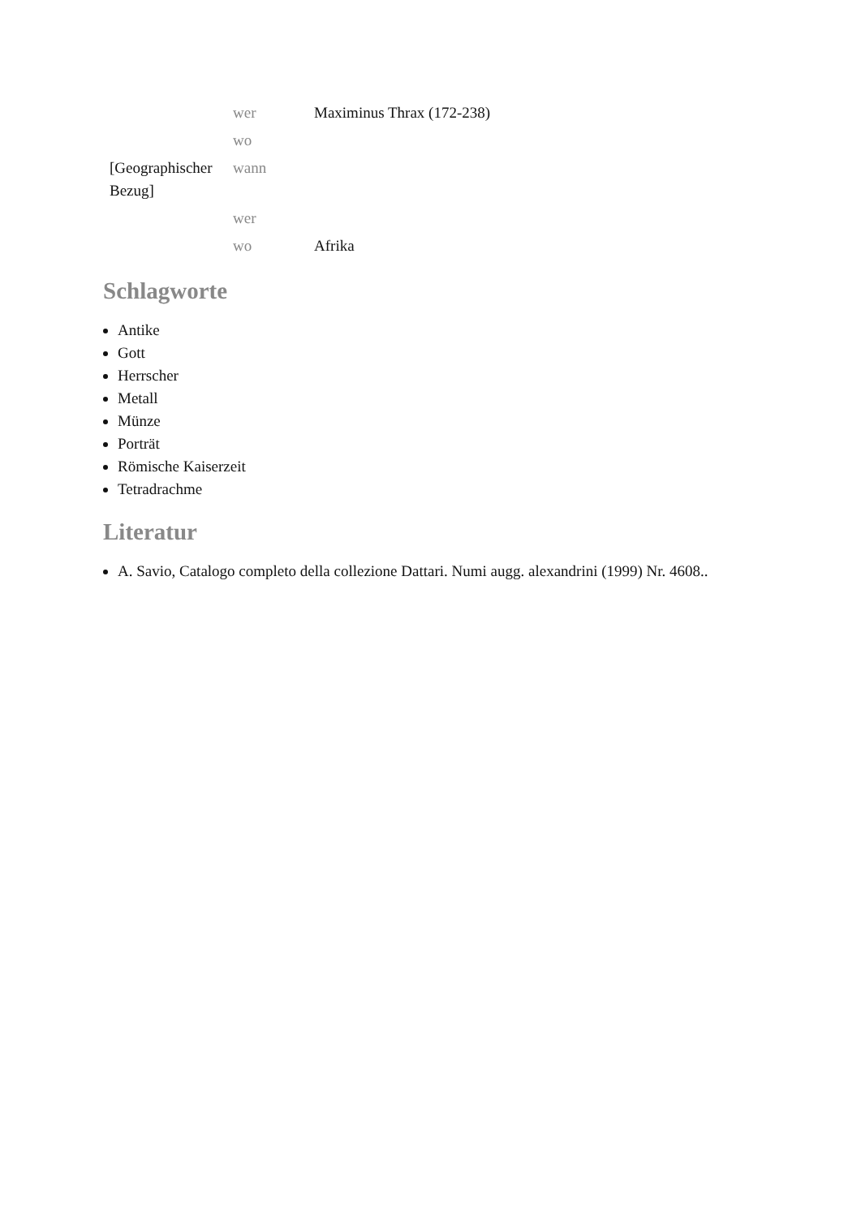| | wer | Maximinus Thrax (172-238) |
| | wo | |
| [Geographischer Bezug] | wann | |
| | wer | |
| | wo | Afrika |
Schlagworte
Antike
Gott
Herrscher
Metall
Münze
Porträt
Römische Kaiserzeit
Tetradrachme
Literatur
A. Savio, Catalogo completo della collezione Dattari. Numi augg. alexandrini (1999) Nr. 4608..